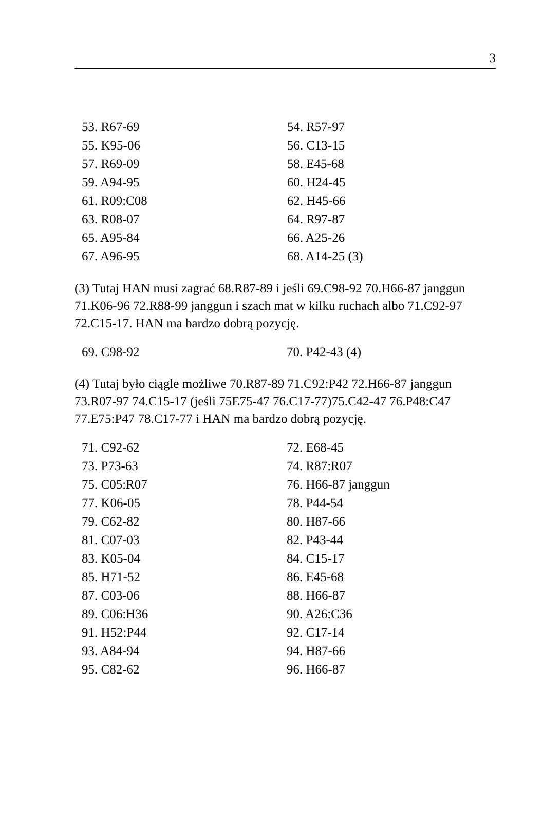3
| 53. R67-69 | 54. R57-97 |
| 55. K95-06 | 56. C13-15 |
| 57. R69-09 | 58. E45-68 |
| 59. A94-95 | 60. H24-45 |
| 61. R09:C08 | 62. H45-66 |
| 63. R08-07 | 64. R97-87 |
| 65. A95-84 | 66. A25-26 |
| 67. A96-95 | 68. A14-25 (3) |
(3) Tutaj HAN musi zagrać 68.R87-89 i jeśli 69.C98-92 70.H66-87 janggun 71.K06-96 72.R88-99 janggun i szach mat w kilku ruchach albo 71.C92-97 72.C15-17. HAN ma bardzo dobrą pozycję.
| 69. C98-92 | 70. P42-43 (4) |
(4) Tutaj było ciągle możliwe 70.R87-89 71.C92:P42 72.H66-87 janggun 73.R07-97 74.C15-17 (jeśli 75E75-47 76.C17-77)75.C42-47 76.P48:C47 77.E75:P47 78.C17-77 i HAN ma bardzo dobrą pozycję.
| 71. C92-62 | 72. E68-45 |
| 73. P73-63 | 74. R87:R07 |
| 75. C05:R07 | 76. H66-87 janggun |
| 77. K06-05 | 78. P44-54 |
| 79. C62-82 | 80. H87-66 |
| 81. C07-03 | 82. P43-44 |
| 83. K05-04 | 84. C15-17 |
| 85. H71-52 | 86. E45-68 |
| 87. C03-06 | 88. H66-87 |
| 89. C06:H36 | 90. A26:C36 |
| 91. H52:P44 | 92. C17-14 |
| 93. A84-94 | 94. H87-66 |
| 95. C82-62 | 96. H66-87 |